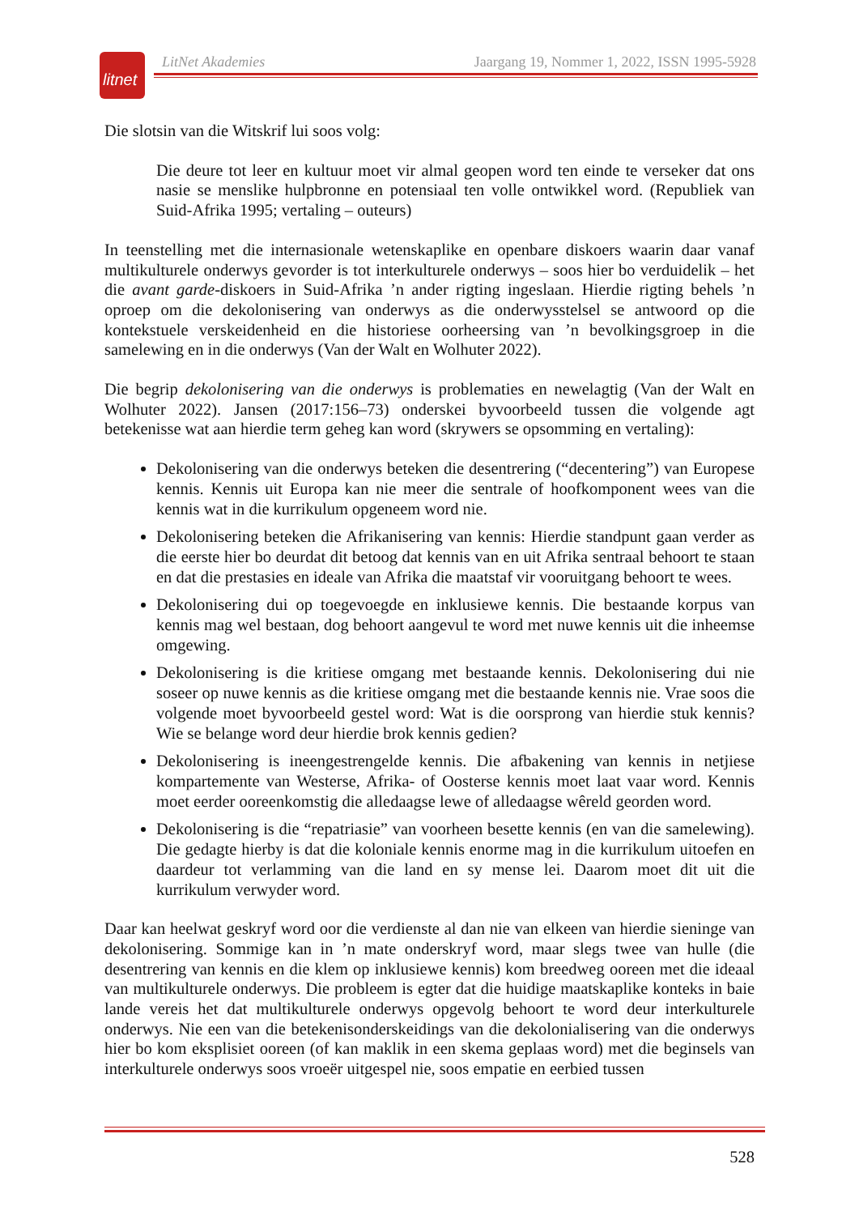litnet
LitNet Akademies Jaargang 19, Nommer 1, 2022, ISSN 1995-5928
Die slotsin van die Witskrif lui soos volg:
Die deure tot leer en kultuur moet vir almal geopen word ten einde te verseker dat ons nasie se menslike hulpbronne en potensiaal ten volle ontwikkel word. (Republiek van Suid-Afrika 1995; vertaling – outeurs)
In teenstelling met die internasionale wetenskaplike en openbare diskoers waarin daar vanaf multikulturele onderwys gevorder is tot interkulturele onderwys – soos hier bo verduidelik – het die avant garde-diskoers in Suid-Afrika ’n ander rigting ingeslaan. Hierdie rigting behels ’n oproep om die dekolonisering van onderwys as die onderwysstelsel se antwoord op die kontekstuele verskeidenheid en die historiese oorheersing van ’n bevolkingsgroep in die samelewing en in die onderwys (Van der Walt en Wolhuter 2022).
Die begrip dekolonisering van die onderwys is problematies en newelagtig (Van der Walt en Wolhuter 2022). Jansen (2017:156–73) onderskei byvoorbeeld tussen die volgende agt betekenisse wat aan hierdie term geheg kan word (skrywers se opsomming en vertaling):
Dekolonisering van die onderwys beteken die desentrering (“decentering”) van Europese kennis. Kennis uit Europa kan nie meer die sentrale of hoofkomponent wees van die kennis wat in die kurrikulum opgeneem word nie.
Dekolonisering beteken die Afrikanisering van kennis: Hierdie standpunt gaan verder as die eerste hier bo deurdat dit betoog dat kennis van en uit Afrika sentraal behoort te staan en dat die prestasies en ideale van Afrika die maatstaf vir vooruitgang behoort te wees.
Dekolonisering dui op toegevoegde en inklusiewe kennis. Die bestaande korpus van kennis mag wel bestaan, dog behoort aangevul te word met nuwe kennis uit die inheemse omgewing.
Dekolonisering is die kritiese omgang met bestaande kennis. Dekolonisering dui nie soseer op nuwe kennis as die kritiese omgang met die bestaande kennis nie. Vrae soos die volgende moet byvoorbeeld gestel word: Wat is die oorsprong van hierdie stuk kennis? Wie se belange word deur hierdie brok kennis gedien?
Dekolonisering is ineengestrengelde kennis. Die afbakening van kennis in netjiese kompartemente van Westerse, Afrika- of Oosterse kennis moet laat vaar word. Kennis moet eerder ooreenkomstig die alledaagse lewe of alledaagse wêreld georden word.
Dekolonisering is die “repatriasie” van voorheen besette kennis (en van die samelewing). Die gedagte hierby is dat die koloniale kennis enorme mag in die kurrikulum uitoefen en daardeur tot verlamming van die land en sy mense lei. Daarom moet dit uit die kurrikulum verwyder word.
Daar kan heelwat geskryf word oor die verdienste al dan nie van elkeen van hierdie sieninge van dekolonisering. Sommige kan in ’n mate onderskryf word, maar slegs twee van hulle (die desentrering van kennis en die klem op inklusiewe kennis) kom breedweg ooreen met die ideaal van multikulturele onderwys. Die probleem is egter dat die huidige maatskaplike konteks in baie lande vereis het dat multikulturele onderwys opgevolg behoort te word deur interkulturele onderwys. Nie een van die betekenisonderskeidings van die dekolonialisering van die onderwys hier bo kom eksplisiet ooreen (of kan maklik in een skema geplaas word) met die beginsels van interkulturele onderwys soos vroeër uitgespel nie, soos empatie en eerbied tussen
528